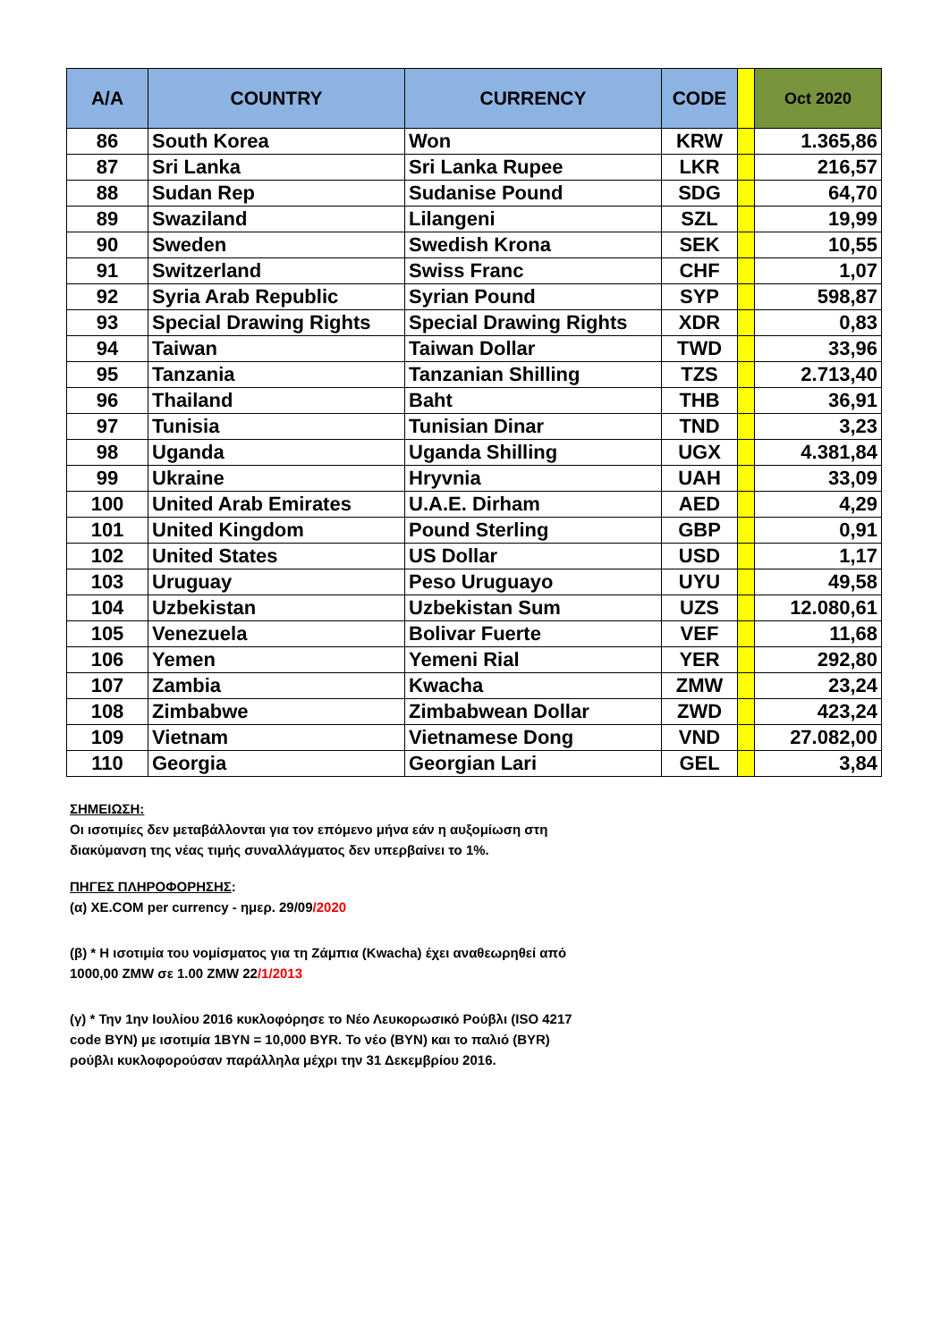| A/A | COUNTRY | CURRENCY | CODE | | Oct 2020 |
| --- | --- | --- | --- | --- | --- |
| 86 | South Korea | Won | KRW | | 1.365,86 |
| 87 | Sri Lanka | Sri Lanka Rupee | LKR | | 216,57 |
| 88 | Sudan Rep | Sudanise Pound | SDG | | 64,70 |
| 89 | Swaziland | Lilangeni | SZL | | 19,99 |
| 90 | Sweden | Swedish Krona | SEK | | 10,55 |
| 91 | Switzerland | Swiss Franc | CHF | | 1,07 |
| 92 | Syria Arab Republic | Syrian Pound | SYP | | 598,87 |
| 93 | Special Drawing Rights | Special Drawing Rights | XDR | | 0,83 |
| 94 | Taiwan | Taiwan Dollar | TWD | | 33,96 |
| 95 | Tanzania | Tanzanian Shilling | TZS | | 2.713,40 |
| 96 | Thailand | Baht | THB | | 36,91 |
| 97 | Tunisia | Tunisian Dinar | TND | | 3,23 |
| 98 | Uganda | Uganda Shilling | UGX | | 4.381,84 |
| 99 | Ukraine | Hryvnia | UAH | | 33,09 |
| 100 | United Arab Emirates | U.A.E. Dirham | AED | | 4,29 |
| 101 | United Kingdom | Pound Sterling | GBP | | 0,91 |
| 102 | United States | US Dollar | USD | | 1,17 |
| 103 | Uruguay | Peso Uruguayo | UYU | | 49,58 |
| 104 | Uzbekistan | Uzbekistan Sum | UZS | | 12.080,61 |
| 105 | Venezuela | Bolivar Fuerte | VEF | | 11,68 |
| 106 | Yemen | Yemeni Rial | YER | | 292,80 |
| 107 | Zambia | Kwacha | ZMW | | 23,24 |
| 108 | Zimbabwe | Zimbabwean Dollar | ZWD | | 423,24 |
| 109 | Vietnam | Vietnamese Dong | VND | | 27.082,00 |
| 110 | Georgia | Georgian Lari | GEL | | 3,84 |
ΣΗΜΕΙΩΣΗ:
Οι ισοτιμίες δεν μεταβάλλονται για τον επόμενο μήνα εάν η αυξομίωση στη
διακύμανση της νέας τιμής συναλλάγματος δεν υπερβαίνει το 1%.
ΠΗΓΕΣ ΠΛΗΡΟΦΟΡΗΣΗΣ:
(α) XE.COM per currency - ημερ. 29/09/2020
(β) * Η ισοτιμία του νομίσματος για τη Ζάμπια (Kwacha) έχει αναθεωρηθεί από
1000,00 ZMW σε 1.00 ZMW 22/1/2013
(γ) * Την 1ην Ιουλίου 2016 κυκλοφόρησε το Νέο Λευκορωσικό Ρούβλι (ISO 4217
code BYN) με ισοτιμία 1BYN = 10,000 BYR. Το νέο (BYN) και το παλιό (BYR)
ρούβλι κυκλοφορούσαν παράλληλα μέχρι την 31 Δεκεμβρίου 2016.